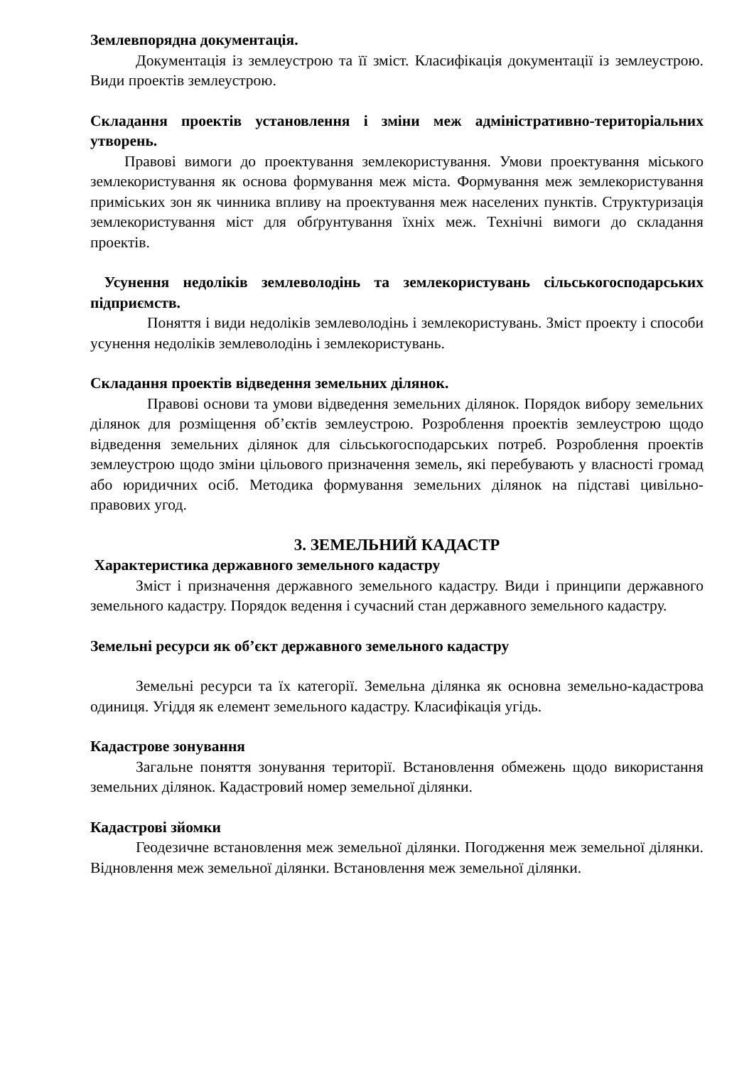Землевпорядна документація.
Документація із землеустрою та її зміст. Класифікація документації із землеустрою. Види проектів землеустрою.
Складання проектів установлення і зміни меж адміністративно-територіальних утворень.
Правові вимоги до проектування землекористування. Умови проектування міського землекористування як основа формування меж міста. Формування меж землекористування приміських зон як чинника впливу на проектування меж населених пунктів. Структуризація землекористування міст для обґрунтування їхніх меж. Технічні вимоги до складання проектів.
Усунення недоліків землеволодінь та землекористувань сільськогосподарських підприємств.
Поняття і види недоліків землеволодінь і землекористувань. Зміст проекту і способи усунення недоліків землеволодінь і землекористувань.
Складання проектів відведення земельних ділянок.
Правові основи та умови відведення земельних ділянок. Порядок вибору земельних ділянок для розміщення об’єктів землеустрою. Розроблення проектів землеустрою щодо відведення земельних ділянок для сільськогосподарських потреб. Розроблення проектів землеустрою щодо зміни цільового призначення земель, які перебувають у власності громад або юридичних осіб. Методика формування земельних ділянок на підставі цивільно-правових угод.
3. ЗЕМЕЛЬНИЙ КАДАСТР
Характеристика державного земельного кадастру
Зміст і призначення державного земельного кадастру. Види і принципи державного земельного кадастру. Порядок ведення і сучасний стан державного земельного кадастру.
Земельні ресурси як об’єкт державного земельного кадастру
Земельні ресурси та їх категорії. Земельна ділянка як основна земельно-кадастрова одиниця. Угіддя як елемент земельного кадастру. Класифікація угідь.
Кадастрове зонування
Загальне поняття зонування території. Встановлення обмежень щодо використання земельних ділянок. Кадастровий номер земельної ділянки.
Кадастрові зйомки
Геодезичне встановлення меж земельної ділянки. Погодження меж земельної ділянки. Відновлення меж земельної ділянки. Встановлення меж земельної ділянки.